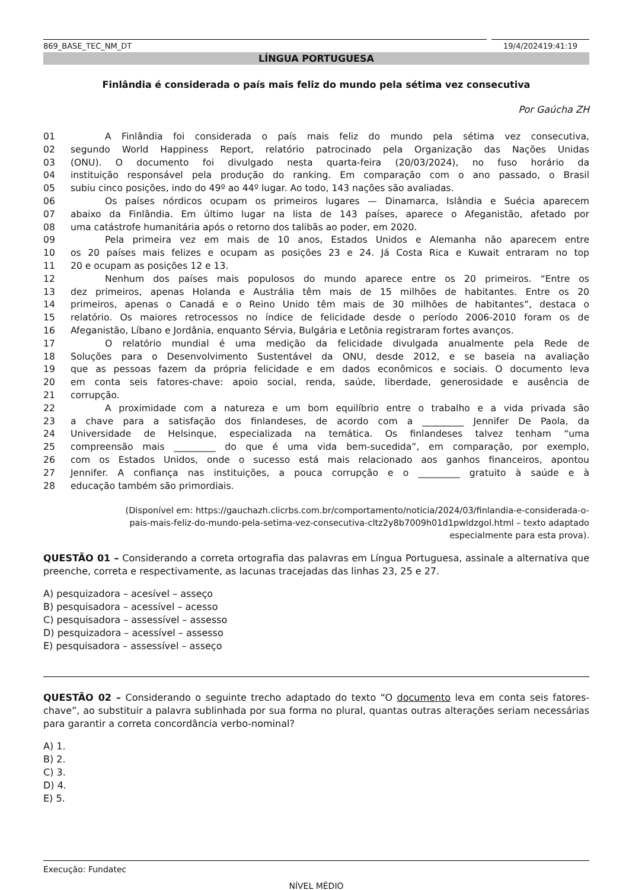869_BASE_TEC_NM_DT 19/4/202419:41:19
LÍNGUA PORTUGUESA
Finlândia é considerada o país mais feliz do mundo pela sétima vez consecutiva
Por Gaúcha ZH
01 A Finlândia foi considerada o país mais feliz do mundo pela sétima vez consecutiva,
02 segundo World Happiness Report, relatório patrocinado pela Organização das Nações Unidas
03 (ONU). O documento foi divulgado nesta quarta-feira (20/03/2024), no fuso horário da
04 instituição responsável pela produção do ranking. Em comparação com o ano passado, o Brasil
05 subiu cinco posições, indo do 49º ao 44º lugar. Ao todo, 143 nações são avaliadas.
06 Os países nórdicos ocupam os primeiros lugares — Dinamarca, Islândia e Suécia aparecem
07 abaixo da Finlândia. Em último lugar na lista de 143 países, aparece o Afeganistão, afetado por
08 uma catástrofe humanitária após o retorno dos talibãs ao poder, em 2020.
09 Pela primeira vez em mais de 10 anos, Estados Unidos e Alemanha não aparecem entre
10 os 20 países mais felizes e ocupam as posições 23 e 24. Já Costa Rica e Kuwait entraram no top
11 20 e ocupam as posições 12 e 13.
12 Nenhum dos países mais populosos do mundo aparece entre os 20 primeiros. “Entre os
13 dez primeiros, apenas Holanda e Austrália têm mais de 15 milhões de habitantes. Entre os 20
14 primeiros, apenas o Canadá e o Reino Unido têm mais de 30 milhões de habitantes”, destaca o
15 relatório. Os maiores retrocessos no índice de felicidade desde o período 2006-2010 foram os de
16 Afeganistão, Líbano e Jordânia, enquanto Sérvia, Bulgária e Letônia registraram fortes avanços.
17 O relatório mundial é uma medição da felicidade divulgada anualmente pela Rede de
18 Soluções para o Desenvolvimento Sustentável da ONU, desde 2012, e se baseia na avaliação
19 que as pessoas fazem da própria felicidade e em dados econômicos e sociais. O documento leva
20 em conta seis fatores-chave: apoio social, renda, saúde, liberdade, generosidade e ausência de
21 corrupção.
22 A proximidade com a natureza e um bom equilíbrio entre o trabalho e a vida privada são
23 a chave para a satisfação dos finlandeses, de acordo com a _________ Jennifer De Paola, da
24 Universidade de Helsinque, especializada na temática. Os finlandeses talvez tenham “uma
25 compreensão mais _________ do que é uma vida bem-sucedida”, em comparação, por exemplo,
26 com os Estados Unidos, onde o sucesso está mais relacionado aos ganhos financeiros, apontou
27 Jennifer. A confiança nas instituições, a pouca corrupção e o _________ gratuito à saúde e à
28 educação também são primordiais.
(Disponível em: https://gauchazh.clicrbs.com.br/comportamento/noticia/2024/03/finlandia-e-considerada-o-
pais-mais-feliz-do-mundo-pela-setima-vez-consecutiva-cltz2y8b7009h01d1pwldzgol.html – texto adaptado
especialmente para esta prova).
QUESTÃO 01 – Considerando a correta ortografia das palavras em Língua Portuguesa, assinale a alternativa que preenche, correta e respectivamente, as lacunas tracejadas das linhas 23, 25 e 27.
A) pesquizadora – acesível – asseço
B) pesquisadora – acessível – acesso
C) pesquisadora – assessível – assesso
D) pesquizadora – acessível – assesso
E) pesquisadora – assessível – asseço
QUESTÃO 02 – Considerando o seguinte trecho adaptado do texto “O documento leva em conta seis fatores-chave”, ao substituir a palavra sublinhada por sua forma no plural, quantas outras alterações seriam necessárias para garantir a correta concordância verbo-nominal?
A) 1.
B) 2.
C) 3.
D) 4.
E) 5.
Execução: Fundatec
NÍVEL MÉDIO